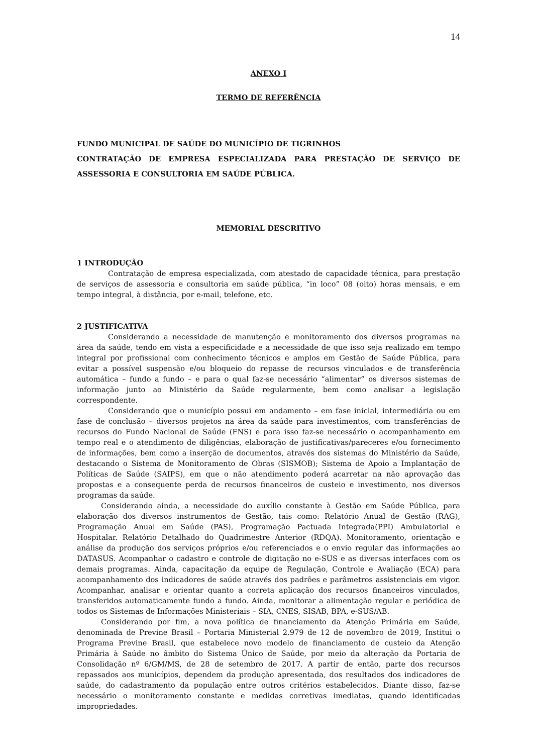14
ANEXO I
TERMO DE REFERÊNCIA
FUNDO MUNICIPAL DE SAÚDE DO MUNICÍPIO DE TIGRINHOS
CONTRATAÇÃO DE EMPRESA ESPECIALIZADA PARA PRESTAÇÃO DE SERVIÇO DE ASSESSORIA E CONSULTORIA EM SAÚDE PÚBLICA.
MEMORIAL DESCRITIVO
1 INTRODUÇÃO
Contratação de empresa especializada, com atestado de capacidade técnica, para prestação de serviços de assessoria e consultoria em saúde pública, “in loco” 08 (oito) horas mensais, e em tempo integral, à distância, por e-mail, telefone, etc.
2 JUSTIFICATIVA
Considerando a necessidade de manutenção e monitoramento dos diversos programas na área da saúde, tendo em vista a especificidade e a necessidade de que isso seja realizado em tempo integral por profissional com conhecimento técnicos e amplos em Gestão de Saúde Pública, para evitar a possível suspensão e/ou bloqueio do repasse de recursos vinculados e de transferência automática – fundo a fundo – e para o qual faz-se necessário “alimentar” os diversos sistemas de informação junto ao Ministério da Saúde regularmente, bem como analisar a legislação correspondente.
Considerando que o município possui em andamento – em fase inicial, intermediária ou em fase de conclusão – diversos projetos na área da saúde para investimentos, com transferências de recursos do Fundo Nacional de Saúde (FNS) e para isso faz-se necessário o acompanhamento em tempo real e o atendimento de diligências, elaboração de justificativas/pareceres e/ou fornecimento de informações, bem como a inserção de documentos, através dos sistemas do Ministério da Saúde, destacando o Sistema de Monitoramento de Obras (SISMOB); Sistema de Apoio a Implantação de Políticas de Saúde (SAIPS), em que o não atendimento poderá acarretar na não aprovação das propostas e a consequente perda de recursos financeiros de custeio e investimento, nos diversos programas da saúde.
Considerando ainda, a necessidade do auxílio constante à Gestão em Saúde Pública, para elaboração dos diversos instrumentos de Gestão, tais como: Relatório Anual de Gestão (RAG), Programação Anual em Saúde (PAS), Programação Pactuada Integrada(PPI) Ambulatorial e Hospitalar. Relatório Detalhado do Quadrimestre Anterior (RDQA). Monitoramento, orientação e análise da produção dos serviços próprios e/ou referenciados e o envio regular das informações ao DATASUS. Acompanhar o cadastro e controle de digitação no e-SUS e as diversas interfaces com os demais programas. Ainda, capacitação da equipe de Regulação, Controle e Avaliação (ECA) para acompanhamento dos indicadores de saúde através dos padrões e parâmetros assistenciais em vigor. Acompanhar, analisar e orientar quanto a correta aplicação dos recursos financeiros vinculados, transferidos automaticamente fundo a fundo. Ainda, monitorar a alimentação regular e periódica de todos os Sistemas de Informações Ministeriais – SIA, CNES, SISAB, BPA, e-SUS/AB.
Considerando por fim, a nova política de financiamento da Atenção Primária em Saúde, denominada de Previne Brasil – Portaria Ministerial 2.979 de 12 de novembro de 2019, Institui o Programa Previne Brasil, que estabelece novo modelo de financiamento de custeio da Atenção Primária à Saúde no âmbito do Sistema Único de Saúde, por meio da alteração da Portaria de Consolidação nº 6/GM/MS, de 28 de setembro de 2017. A partir de então, parte dos recursos repassados aos municípios, dependem da produção apresentada, dos resultados dos indicadores de saúde, do cadastramento da população entre outros critérios estabelecidos. Diante disso, faz-se necessário o monitoramento constante e medidas corretivas imediatas, quando identificadas impropriedades.